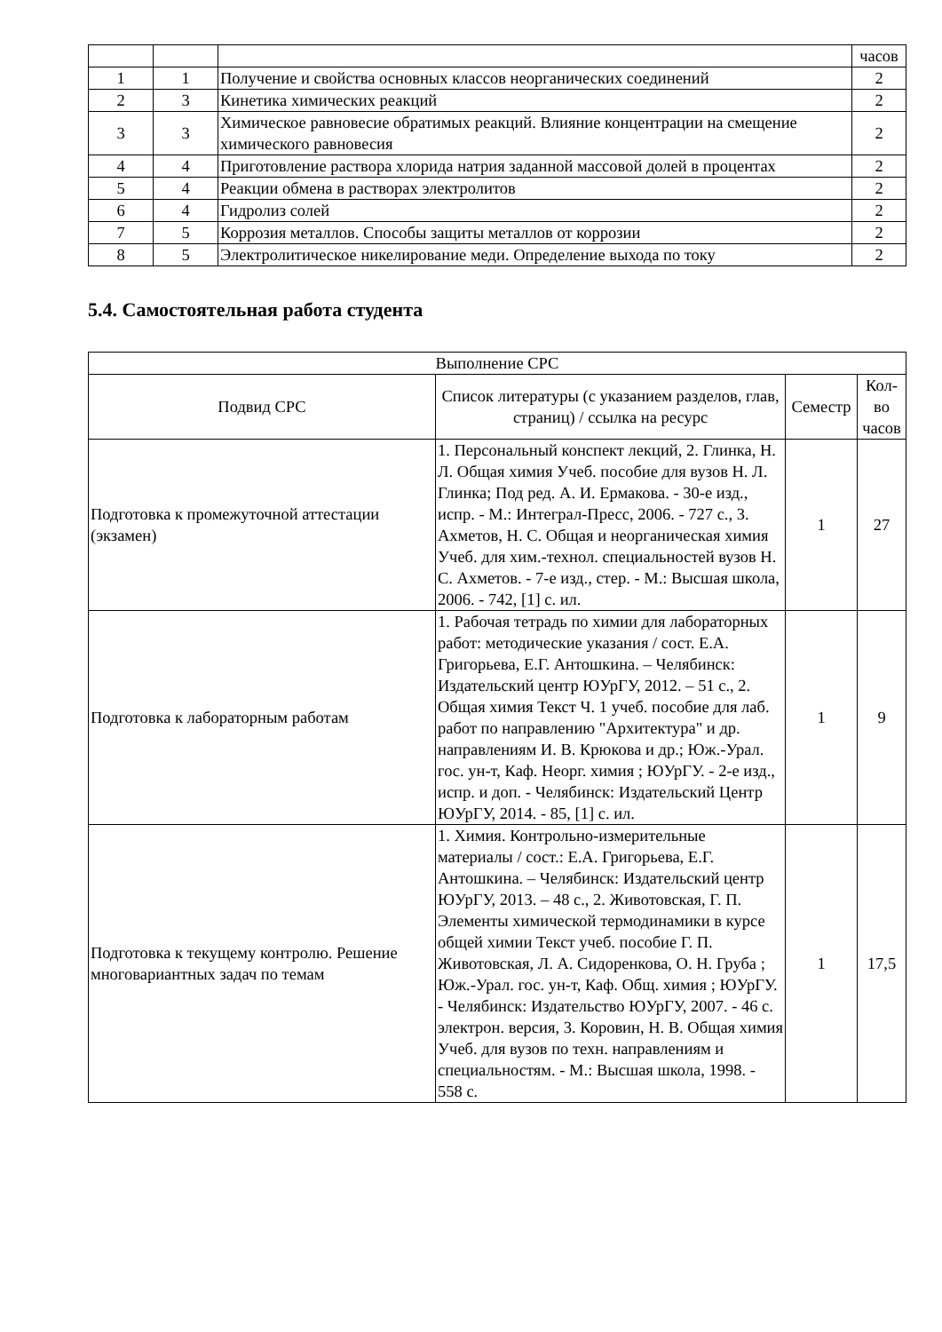| | | | часов |
| 1 | 1 | Получение и свойства основных классов неорганических соединений | 2 |
| 2 | 3 | Кинетика химических реакций | 2 |
| 3 | 3 | Химическое равновесие обратимых реакций. Влияние концентрации на смещение химического равновесия | 2 |
| 4 | 4 | Приготовление раствора хлорида натрия заданной массовой долей в процентах | 2 |
| 5 | 4 | Реакции обмена в растворах электролитов | 2 |
| 6 | 4 | Гидролиз солей | 2 |
| 7 | 5 | Коррозия металлов. Способы защиты металлов от коррозии | 2 |
| 8 | 5 | Электролитическое никелирование меди. Определение выхода по току | 2 |
5.4. Самостоятельная работа студента
| Выполнение СРС | | | |
| --- | --- | --- | --- |
| Подвид СРС | Список литературы (с указанием разделов, глав, страниц) / ссылка на ресурс | Семестр | Кол-во часов |
| Подготовка к промежуточной аттестации (экзамен) | 1. Персональный конспект лекций, 2. Глинка, Н. Л. Общая химия Учеб. пособие для вузов Н. Л. Глинка; Под ред. А. И. Ермакова. - 30-е изд., испр. - М.: Интеграл-Пресс, 2006. - 727 с., 3. Ахметов, Н. С. Общая и неорганическая химия Учеб. для хим.-технол. специальностей вузов Н. С. Ахметов. - 7-е изд., стер. - М.: Высшая школа, 2006. - 742, [1] с. ил. | 1 | 27 |
| Подготовка к лабораторным работам | 1. Рабочая тетрадь по химии для лабораторных работ: методические указания / сост. Е.А. Григорьева, Е.Г. Антошкина. – Челябинск: Издательский центр ЮУрГУ, 2012. – 51 с., 2. Общая химия Текст Ч. 1 учеб. пособие для лаб. работ по направлению "Архитектура" и др. направлениям И. В. Крюкова и др.; Юж.-Урал. гос. ун-т, Каф. Неорг. химия ; ЮУрГУ. - 2-е изд., испр. и доп. - Челябинск: Издательский Центр ЮУрГУ, 2014. - 85, [1] с. ил. | 1 | 9 |
| Подготовка к текущему контролю. Решение многовариантных задач по темам | 1. Химия. Контрольно-измерительные материалы / сост.: Е.А. Григорьева, Е.Г. Антошкина. – Челябинск: Издательский центр ЮУрГУ, 2013. – 48 с., 2. Животовская, Г. П. Элементы химической термодинамики в курсе общей химии Текст учеб. пособие Г. П. Животовская, Л. А. Сидоренкова, О. Н. Груба ; Юж.-Урал. гос. ун-т, Каф. Общ. химия ; ЮУрГУ. - Челябинск: Издательство ЮУрГУ, 2007. - 46 с. электрон. версия, 3. Коровин, Н. В. Общая химия Учеб. для вузов по техн. направлениям и специальностям. - М.: Высшая школа, 1998. - 558 с. | 1 | 17,5 |